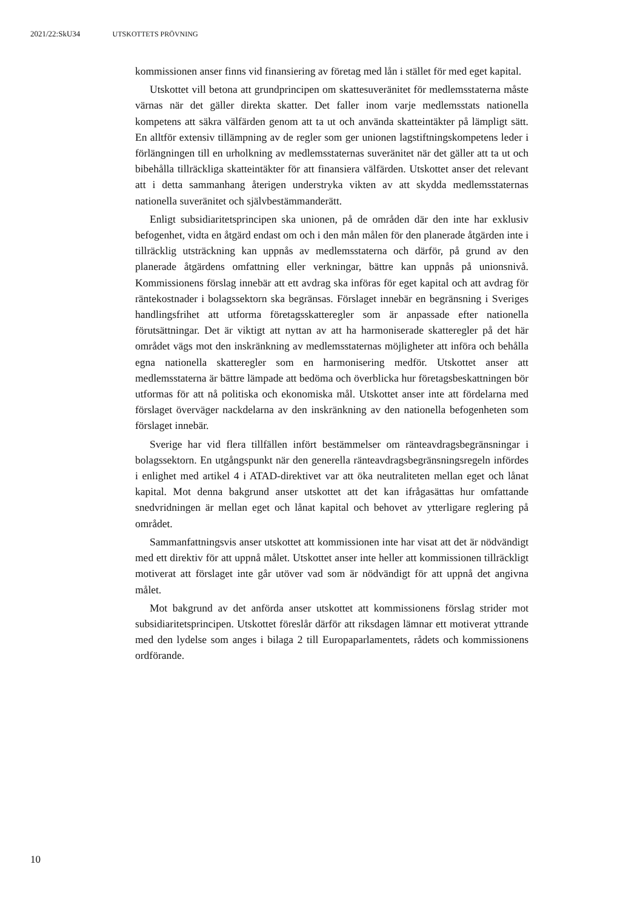2021/22:SkU34 UTSKOTTETS PRÖVNING
kommissionen anser finns vid finansiering av företag med lån i stället för med eget kapital.
Utskottet vill betona att grundprincipen om skattesuveränitet för medlemsstaterna måste värnas när det gäller direkta skatter. Det faller inom varje medlemsstats nationella kompetens att säkra välfärden genom att ta ut och använda skatteintäkter på lämpligt sätt. En alltför extensiv tillämpning av de regler som ger unionen lagstiftningskompetens leder i förlängningen till en urholkning av medlemsstaternas suveränitet när det gäller att ta ut och bibehålla tillräckliga skatteintäkter för att finansiera välfärden. Utskottet anser det relevant att i detta sammanhang återigen understryka vikten av att skydda medlemsstaternas nationella suveränitet och självbestämmanderätt.
Enligt subsidiaritetsprincipen ska unionen, på de områden där den inte har exklusiv befogenhet, vidta en åtgärd endast om och i den mån målen för den planerade åtgärden inte i tillräcklig utsträckning kan uppnås av medlemsstaterna och därför, på grund av den planerade åtgärdens omfattning eller verkningar, bättre kan uppnås på unionsnivå. Kommissionens förslag innebär att ett avdrag ska införas för eget kapital och att avdrag för räntekostnader i bolagssektorn ska begränsas. Förslaget innebär en begränsning i Sveriges handlingsfrihet att utforma företagsskatteregler som är anpassade efter nationella förutsättningar. Det är viktigt att nyttan av att ha harmoniserade skatteregler på det här området vägs mot den inskränkning av medlemsstaternas möjligheter att införa och behålla egna nationella skatteregler som en harmonisering medför. Utskottet anser att medlemsstaterna är bättre lämpade att bedöma och överblicka hur företagsbeskattningen bör utformas för att nå politiska och ekonomiska mål. Utskottet anser inte att fördelarna med förslaget överväger nackdelarna av den inskränkning av den nationella befogenheten som förslaget innebär.
Sverige har vid flera tillfällen infört bestämmelser om ränteavdragsbegränsningar i bolagssektorn. En utgångspunkt när den generella ränteavdragsbegränsningsregeln infördes i enlighet med artikel 4 i ATAD-direktivet var att öka neutraliteten mellan eget och lånat kapital. Mot denna bakgrund anser utskottet att det kan ifrågasättas hur omfattande snedvridningen är mellan eget och lånat kapital och behovet av ytterligare reglering på området.
Sammanfattningsvis anser utskottet att kommissionen inte har visat att det är nödvändigt med ett direktiv för att uppnå målet. Utskottet anser inte heller att kommissionen tillräckligt motiverat att förslaget inte går utöver vad som är nödvändigt för att uppnå det angivna målet.
Mot bakgrund av det anförda anser utskottet att kommissionens förslag strider mot subsidiaritetsprincipen. Utskottet föreslår därför att riksdagen lämnar ett motiverat yttrande med den lydelse som anges i bilaga 2 till Europaparlamentets, rådets och kommissionens ordförande.
10